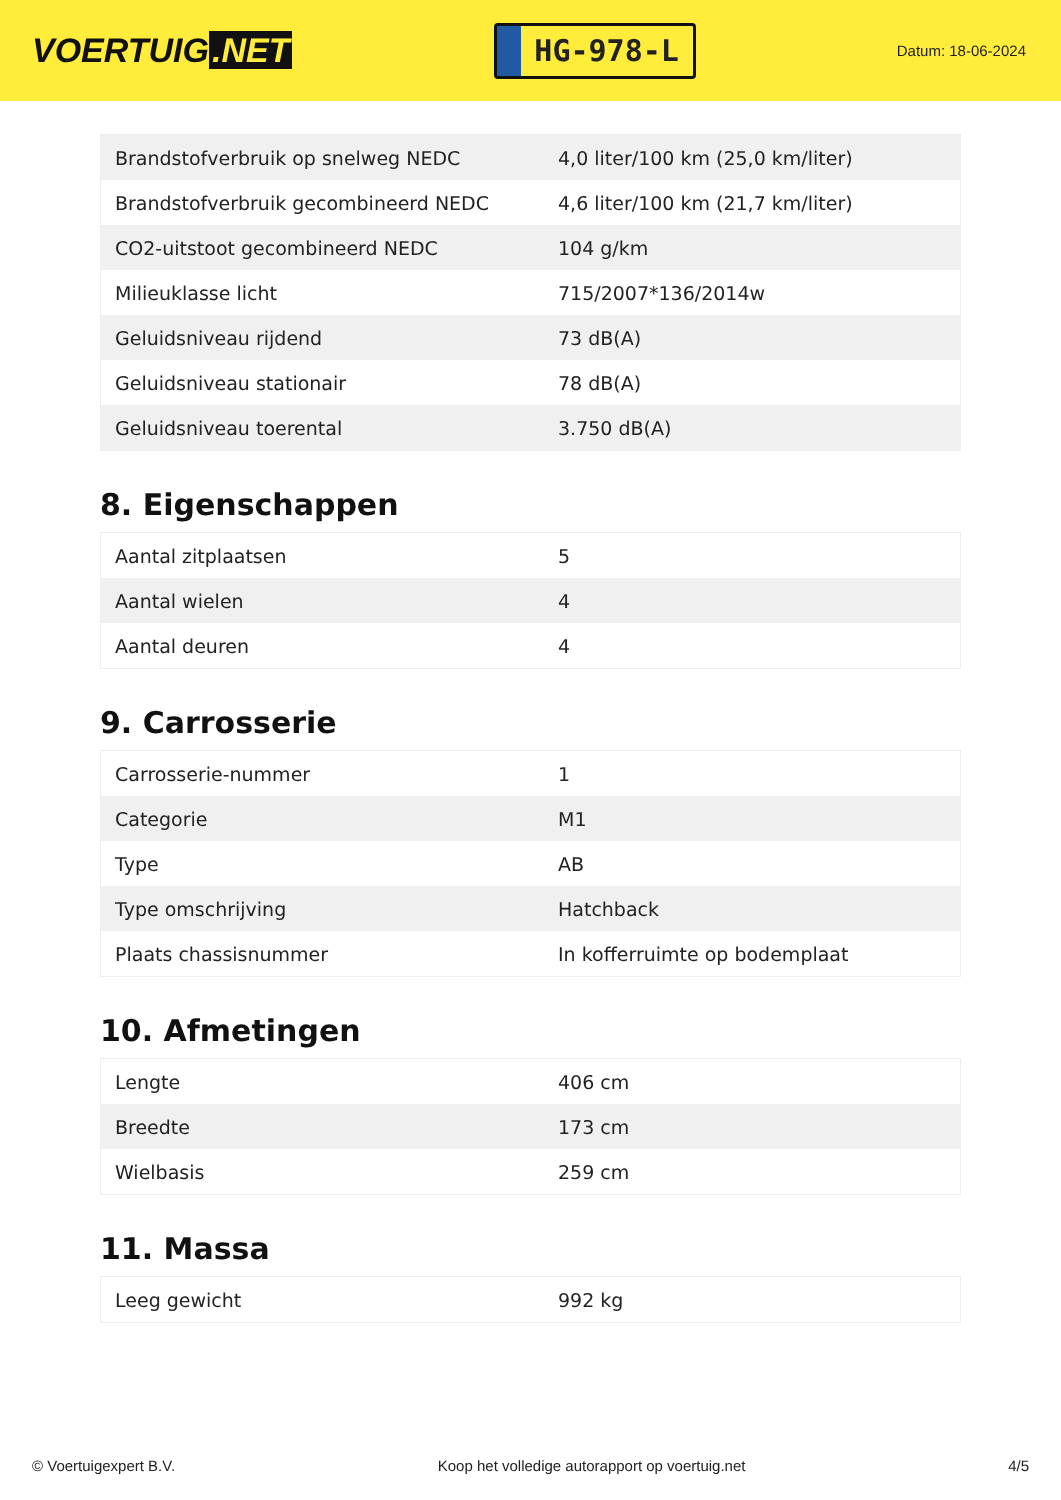VOERTUIG.NET
HG-978-L
Datum: 18-06-2024
| Brandstofverbruik op snelweg NEDC | 4,0 liter/100 km (25,0 km/liter) |
| Brandstofverbruik gecombineerd NEDC | 4,6 liter/100 km (21,7 km/liter) |
| CO2-uitstoot gecombineerd NEDC | 104 g/km |
| Milieuklasse licht | 715/2007*136/2014w |
| Geluidsniveau rijdend | 73 dB(A) |
| Geluidsniveau stationair | 78 dB(A) |
| Geluidsniveau toerental | 3.750 dB(A) |
8. Eigenschappen
| Aantal zitplaatsen | 5 |
| Aantal wielen | 4 |
| Aantal deuren | 4 |
9. Carrosserie
| Carrosserie-nummer | 1 |
| Categorie | M1 |
| Type | AB |
| Type omschrijving | Hatchback |
| Plaats chassisnummer | In kofferruimte op bodemplaat |
10. Afmetingen
| Lengte | 406 cm |
| Breedte | 173 cm |
| Wielbasis | 259 cm |
11. Massa
| Leeg gewicht | 992 kg |
© Voertuigexpert B.V. Koop het volledige autorapport op voertuig.net 4/5